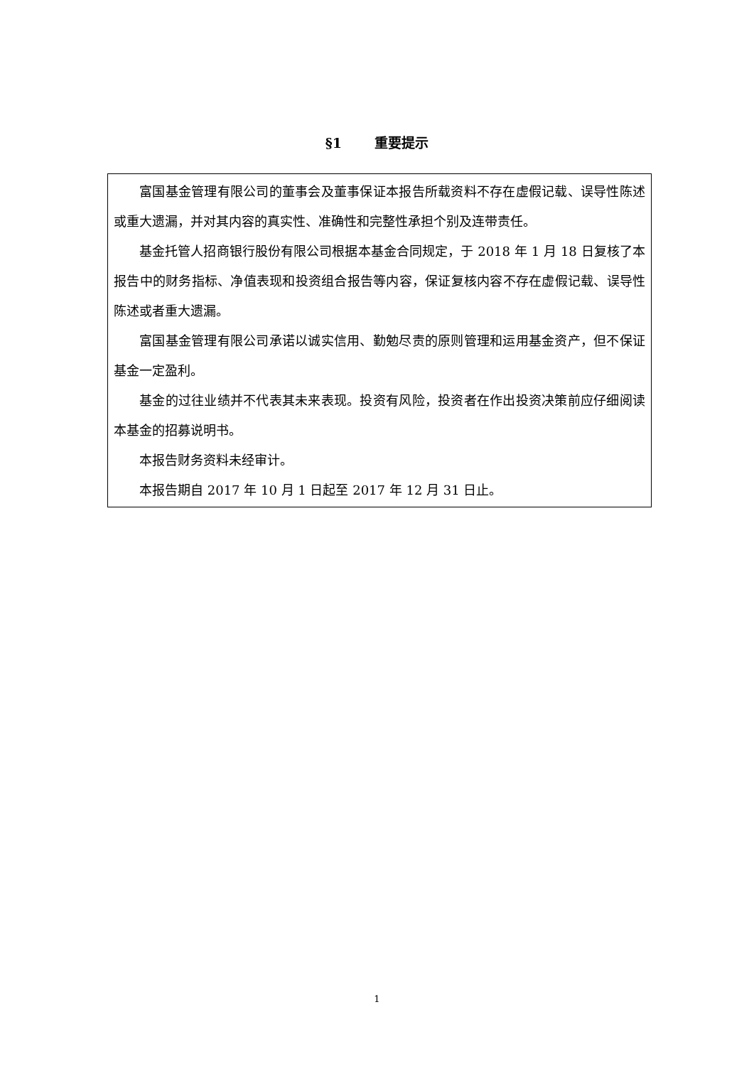§1 重要提示
富国基金管理有限公司的董事会及董事保证本报告所载资料不存在虚假记载、误导性陈述或重大遗漏，并对其内容的真实性、准确性和完整性承担个别及连带责任。
基金托管人招商银行股份有限公司根据本基金合同规定，于 2018 年 1 月 18 日复核了本报告中的财务指标、净值表现和投资组合报告等内容，保证复核内容不存在虚假记载、误导性陈述或者重大遗漏。
富国基金管理有限公司承诺以诚实信用、勤勉尽责的原则管理和运用基金资产，但不保证基金一定盈利。
基金的过往业绩并不代表其未来表现。投资有风险，投资者在作出投资决策前应仔细阅读本基金的招募说明书。
本报告财务资料未经审计。
本报告期自 2017 年 10 月 1 日起至 2017 年 12 月 31 日止。
1